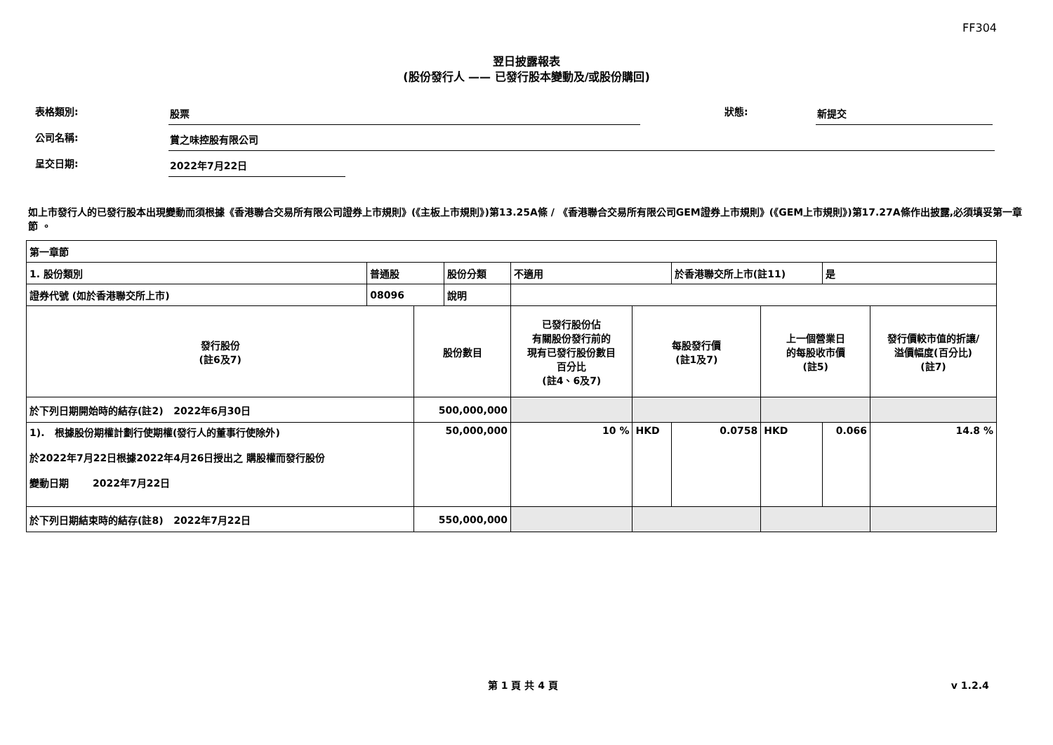FF304
翌日披露報表
(股份發行人 —— 已發行股本變動及/或股份購回)
表格類別:
股票
狀態:
新提交
公司名稱:
賞之味控股有限公司
呈交日期:
2022年7月22日
如上市發行人的已發行股本出現變動而須根據《香港聯合交易所有限公司證券上市規則》(《主板上市規則》)第13.25A條 / 《香港聯合交易所有限公司GEM證券上市規則》(《GEM上市規則》)第17.27A條作出披露,必須填妥第一章節 。
| 第一章節 | | | | | | | | | | |
| 1. 股份類別 | 普通股 | | 股份分類 | 不適用 | | | 於香港聯交所上市(註11) | | 是 | |
| 證券代號 (如於香港聯交所上市) | 08096 | | 說明 | | | | | | | |
| 發行股份 (註6及7) | | 股份數目 | | | 已發行股份佔 有關股份發行前的 現有已發行股份數目 百分比 (註4、6及7) | 每股發行價 (註1及7) | | 上一個營業日 的每股收市價 (註5) | | 發行價較市值的折讓/ 溢價幅度(百分比) (註7) |
| 於下列日期開始時的結存(註2) 2022年6月30日 | | 500,000,000 | | | | | | | | |
| 1). 根據股份期權計劃行使期權(發行人的董事行使除外) 於2022年7月22日根據2022年4月26日授出之 購股權而發行股份 變動日期 2022年7月22日 | | 50,000,000 | | | 10 % | HKD | 0.0758 | HKD | 0.066 | 14.8 % |
| 於下列日期結束時的結存(註8) 2022年7月22日 | | 550,000,000 | | | | | | | | |
第 1 頁 共 4 頁 v 1.2.4